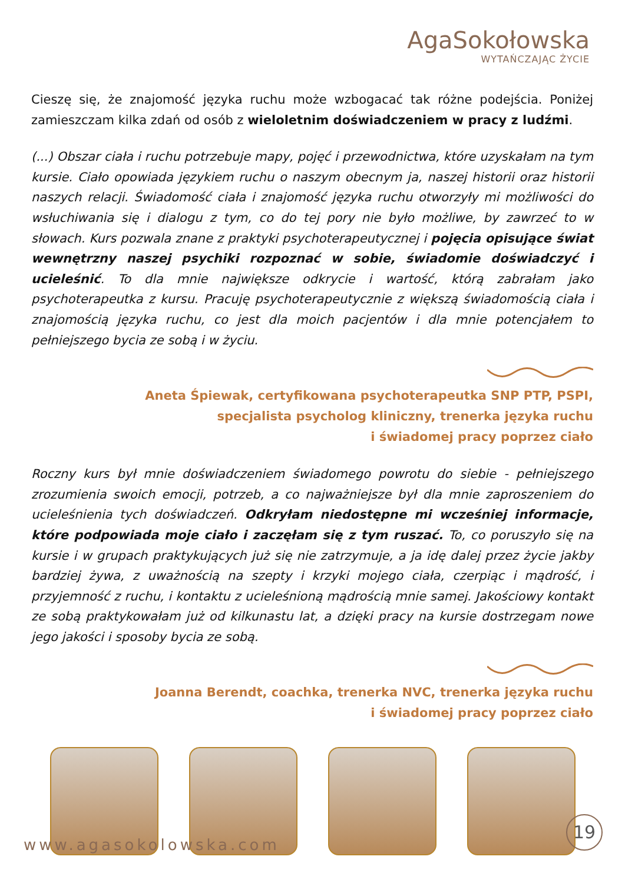AgaSokołowska
WYTAŃCZAJĄC ŻYCIE
Cieszę się, że znajomość języka ruchu może wzbogacać tak różne podejścia. Poniżej zamieszczam kilka zdań od osób z wieloletnim doświadczeniem w pracy z ludźmi.
(...) Obszar ciała i ruchu potrzebuje mapy, pojęć i przewodnictwa, które uzyskałam na tym kursie. Ciało opowiada językiem ruchu o naszym obecnym ja, naszej historii oraz historii naszych relacji. Świadomość ciała i znajomość języka ruchu otworzyły mi możliwości do wsłuchiwania się i dialogu z tym, co do tej pory nie było możliwe, by zawrzeć to w słowach. Kurs pozwala znane z praktyki psychoterapeutycznej i pojęcia opisujące świat wewnętrzny naszej psychiki rozpoznać w sobie, świadomie doświadczyć i ucieleśnić. To dla mnie największe odkrycie i wartość, którą zabrałam jako psychoterapeutka z kursu. Pracuję psychoterapeutycznie z większą świadomością ciała i znajomością języka ruchu, co jest dla moich pacjentów i dla mnie potencjałem to pełniejszego bycia ze sobą i w życiu.
Aneta Śpiewak, certyfikowana psychoterapeutka SNP PTP, PSPI,
specjalista psycholog kliniczny, trenerka języka ruchu
i świadomej pracy poprzez ciało
Roczny kurs był mnie doświadczeniem świadomego powrotu do siebie - pełniejszego zrozumienia swoich emocji, potrzeb, a co najważniejsze był dla mnie zaproszeniem do ucieleśnienia tych doświadczeń. Odkryłam niedostępne mi wcześniej informacje, które podpowiada moje ciało i zaczęłam się z tym ruszać. To, co poruszyło się na kursie i w grupach praktykujących już się nie zatrzymuje, a ja idę dalej przez życie jakby bardziej żywa, z uważnością na szepty i krzyki mojego ciała, czerpiąc i mądrość, i przyjemność z ruchu, i kontaktu z ucieleśnioną mądrością mnie samej. Jakościowy kontakt ze sobą praktykowałam już od kilkunastu lat, a dzięki pracy na kursie dostrzegam nowe jego jakości i sposoby bycia ze sobą.
Joanna Berendt, coachka, trenerka NVC, trenerka języka ruchu
i świadomej pracy poprzez ciało
www.agasokolowska.com 19